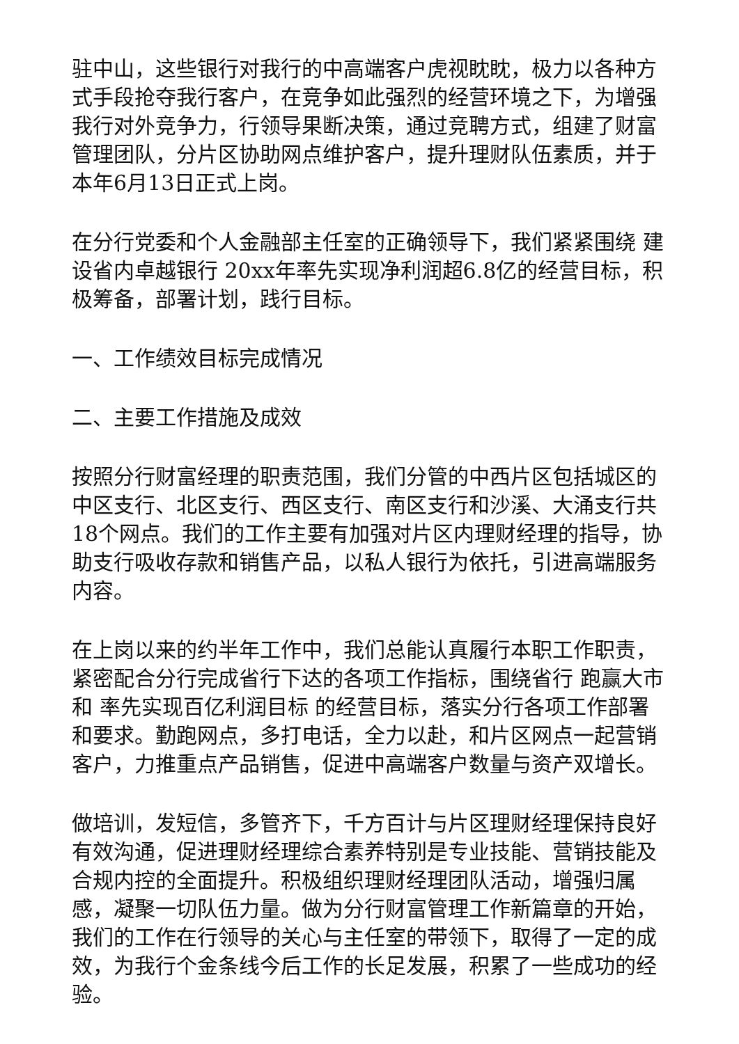驻中山，这些银行对我行的中高端客户虎视眈眈，极力以各种方式手段抢夺我行客户，在竞争如此强烈的经营环境之下，为增强我行对外竞争力，行领导果断决策，通过竞聘方式，组建了财富管理团队，分片区协助网点维护客户，提升理财队伍素质，并于本年6月13日正式上岗。
在分行党委和个人金融部主任室的正确领导下，我们紧紧围绕 建设省内卓越银行 20xx年率先实现净利润超6.8亿的经营目标，积极筹备，部署计划，践行目标。
一、工作绩效目标完成情况
二、主要工作措施及成效
按照分行财富经理的职责范围，我们分管的中西片区包括城区的中区支行、北区支行、西区支行、南区支行和沙溪、大涌支行共18个网点。我们的工作主要有加强对片区内理财经理的指导，协助支行吸收存款和销售产品，以私人银行为依托，引进高端服务内容。
在上岗以来的约半年工作中，我们总能认真履行本职工作职责，紧密配合分行完成省行下达的各项工作指标，围绕省行 跑赢大市 和 率先实现百亿利润目标 的经营目标，落实分行各项工作部署和要求。勤跑网点，多打电话，全力以赴，和片区网点一起营销客户，力推重点产品销售，促进中高端客户数量与资产双增长。
做培训，发短信，多管齐下，千方百计与片区理财经理保持良好有效沟通，促进理财经理综合素养特别是专业技能、营销技能及合规内控的全面提升。积极组织理财经理团队活动，增强归属感，凝聚一切队伍力量。做为分行财富管理工作新篇章的开始，我们的工作在行领导的关心与主任室的带领下，取得了一定的成效，为我行个金条线今后工作的长足发展，积累了一些成功的经验。